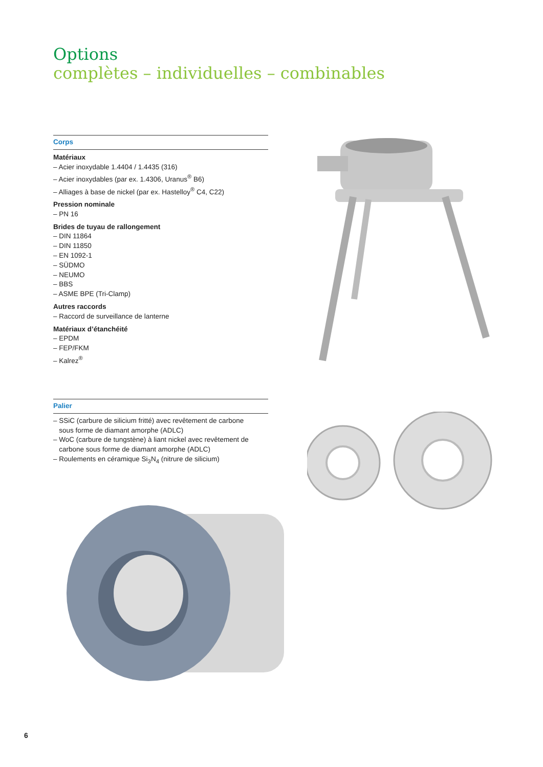Options
complètes – individuelles – combinables
Corps
Matériaux
– Acier inoxydable 1.4404 / 1.4435 (316)
– Acier inoxydables (par ex. 1.4306, Uranus<sup>®</sup> B6)
– Alliages à base de nickel (par ex. Hastelloy<sup>®</sup> C4, C22)
Pression nominale
– PN 16
Brides de tuyau de rallongement
– DIN 11864
– DIN 11850
– EN 1092-1
– SÜDMO
– NEUMO
– BBS
– ASME BPE (Tri-Clamp)
Autres raccords
– Raccord de surveillance de lanterne
Matériaux d’étanchéité
– EPDM
– FEP/FKM
– Kalrez<sup>®</sup>
Palier
– SSiC (carbure de silicium fritté) avec revêtement de carbone
sous forme de diamant amorphe (ADLC)
– WoC (carbure de tungstène) à liant nickel avec revêtement de
carbone sous forme de diamant amorphe (ADLC)
– Roulements en céramique Si<sub>3</sub>N<sub>4</sub> (nitrure de silicium)
6